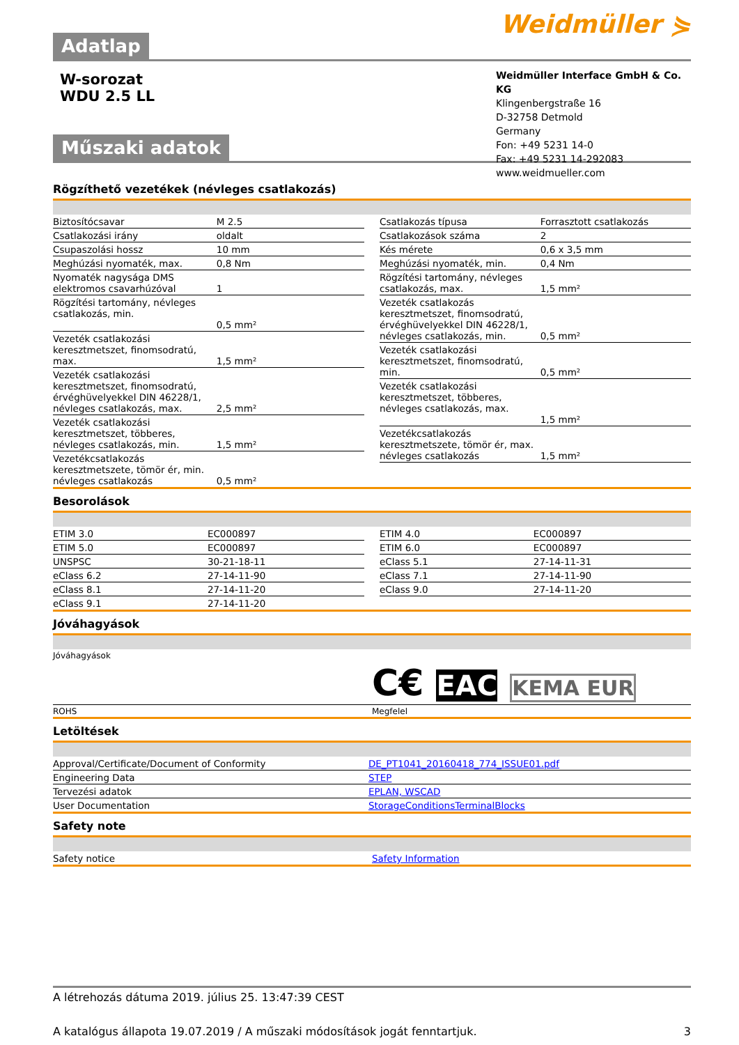Adatlap
Weidmüller ⋟
W-sorozat
WDU 2.5 LL
Weidmüller Interface GmbH & Co. KG
Klingenbergstraße 16
D-32758 Detmold
Germany
Fon: +49 5231 14-0
Fax: +49 5231 14-292083
www.weidmueller.com
Műszaki adatok
Rögzíthető vezetékek (névleges csatlakozás)
| Biztosítócsavar | M 2.5 |
| Csatlakozási irány | oldalt |
| Csupaszolási hossz | 10 mm |
| Meghúzási nyomaték, max. | 0,8 Nm |
| Nyomaték nagysága DMS elektromos csavarhúzóval | 1 |
| Rögzítési tartomány, névleges csatlakozás, min. | 0,5 mm² |
| Vezeték csatlakozási keresztmetszet, finomsodratú, max. | 1,5 mm² |
| Vezeték csatlakozási keresztmetszet, finomsodratú, érvéghüvelyekkel DIN 46228/1, névleges csatlakozás, max. | 2,5 mm² |
| Vezeték csatlakozási keresztmetszet, többeres, névleges csatlakozás, min. | 1,5 mm² |
| Vezetékcsatlakozás keresztmetszete, tömör ér, min. névleges csatlakozás | 0,5 mm² |
| Csatlakozás típusa | Forrasztott csatlakozás |
| Csatlakozások száma | 2 |
| Kés mérete | 0,6 x 3,5 mm |
| Meghúzási nyomaték, min. | 0,4 Nm |
| Rögzítési tartomány, névleges csatlakozás, max. | 1,5 mm² |
| Vezeték csatlakozás keresztmetszet, finomsodratú, érvéghüvelyekkel DIN 46228/1, névleges csatlakozás, min. | 0,5 mm² |
| Vezeték csatlakozási keresztmetszet, finomsodratú, min. | 0,5 mm² |
| Vezeték csatlakozási keresztmetszet, többeres, névleges csatlakozás, max. | 1,5 mm² |
| Vezetékcsatlakozás keresztmetszete, tömör ér, max. névleges csatlakozás | 1,5 mm² |
Besorolások
| ETIM 3.0 | EC000897 |
| ETIM 5.0 | EC000897 |
| UNSPSC | 30-21-18-11 |
| eClass 6.2 | 27-14-11-90 |
| eClass 8.1 | 27-14-11-20 |
| eClass 9.1 | 27-14-11-20 |
| ETIM 4.0 | EC000897 |
| ETIM 6.0 | EC000897 |
| eClass 5.1 | 27-14-11-31 |
| eClass 7.1 | 27-14-11-90 |
| eClass 9.0 | 27-14-11-20 |
Jóváhagyások
| Jóváhagyások | C€ EAC KEMA EUR |
| ROHS | Megfelel |
Letöltések
| Approval/Certificate/Document of Conformity | DE_PT1041_20160418_774_ISSUE01.pdf |
| Engineering Data | STEP |
| Tervezési adatok | EPLAN, WSCAD |
| User Documentation | StorageConditionsTerminalBlocks |
Safety note
| Safety notice | Safety Information |
A létrehozás dátuma 2019. július 25. 13:47:39 CEST
A katalógus állapota 19.07.2019 / A műszaki módosítások jogát fenntartjuk. 3